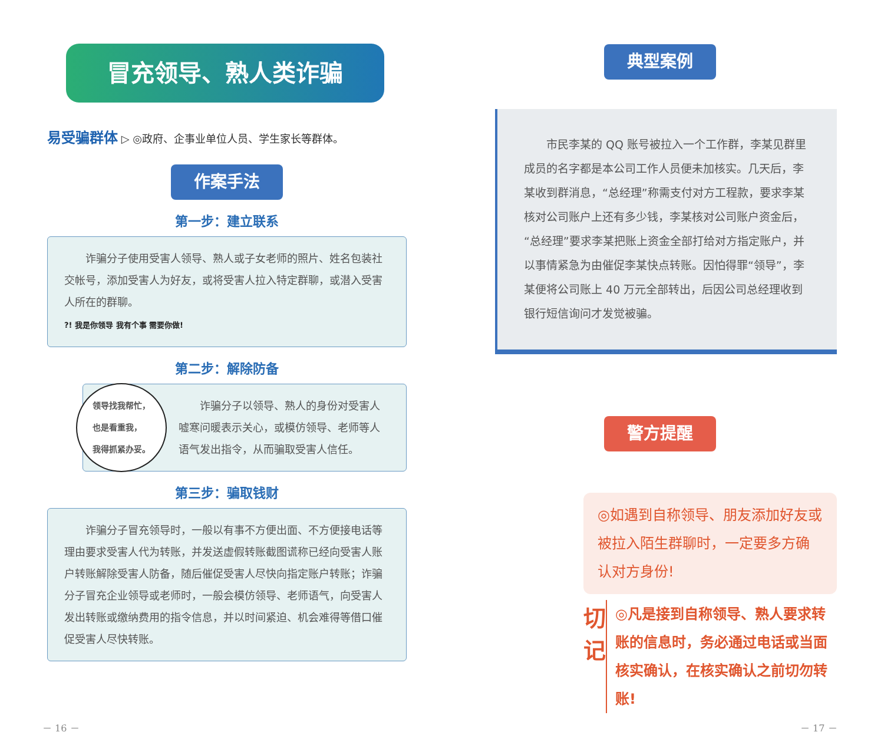冒充领导、熟人类诈骗
易受骗群体 ▷ ◎政府、企事业单位人员、学生家长等群体。
作案手法
第一步：建立联系
　　诈骗分子使用受害人领导、熟人或子女老师的照片、姓名包装社交帐号，添加受害人为好友，或将受害人拉入特定群聊，或潜入受害人所在的群聊。
?! 我是你领导 我有个事 需要你做!
第二步：解除防备
领导找我帮忙，
也是看重我，
我得抓紧办妥。　　诈骗分子以领导、熟人的身份对受害人嘘寒问暖表示关心，或模仿领导、老师等人语气发出指令，从而骗取受害人信任。
第三步：骗取钱财
　　诈骗分子冒充领导时，一般以有事不方便出面、不方便接电话等理由要求受害人代为转账，并发送虚假转账截图谎称已经向受害人账户转账解除受害人防备，随后催促受害人尽快向指定账户转账；诈骗分子冒充企业领导或老师时，一般会模仿领导、老师语气，向受害人发出转账或缴纳费用的指令信息，并以时间紧迫、机会难得等借口催促受害人尽快转账。
－ 16 －
典型案例
　　市民李某的 QQ 账号被拉入一个工作群，李某见群里成员的名字都是本公司工作人员便未加核实。几天后，李某收到群消息，“总经理”称需支付对方工程款，要求李某核对公司账户上还有多少钱，李某核对公司账户资金后，“总经理”要求李某把账上资金全部打给对方指定账户，并以事情紧急为由催促李某快点转账。因怕得罪“领导”，李某便将公司账上 40 万元全部转出，后因公司总经理收到银行短信询问才发觉被骗。
警方提醒
◎如遇到自称领导、朋友添加好友或被拉入陌生群聊时，一定要多方确认对方身份!
切
记
◎凡是接到自称领导、熟人要求转账的信息时，务必通过电话或当面核实确认，在核实确认之前切勿转账!
－ 17 －